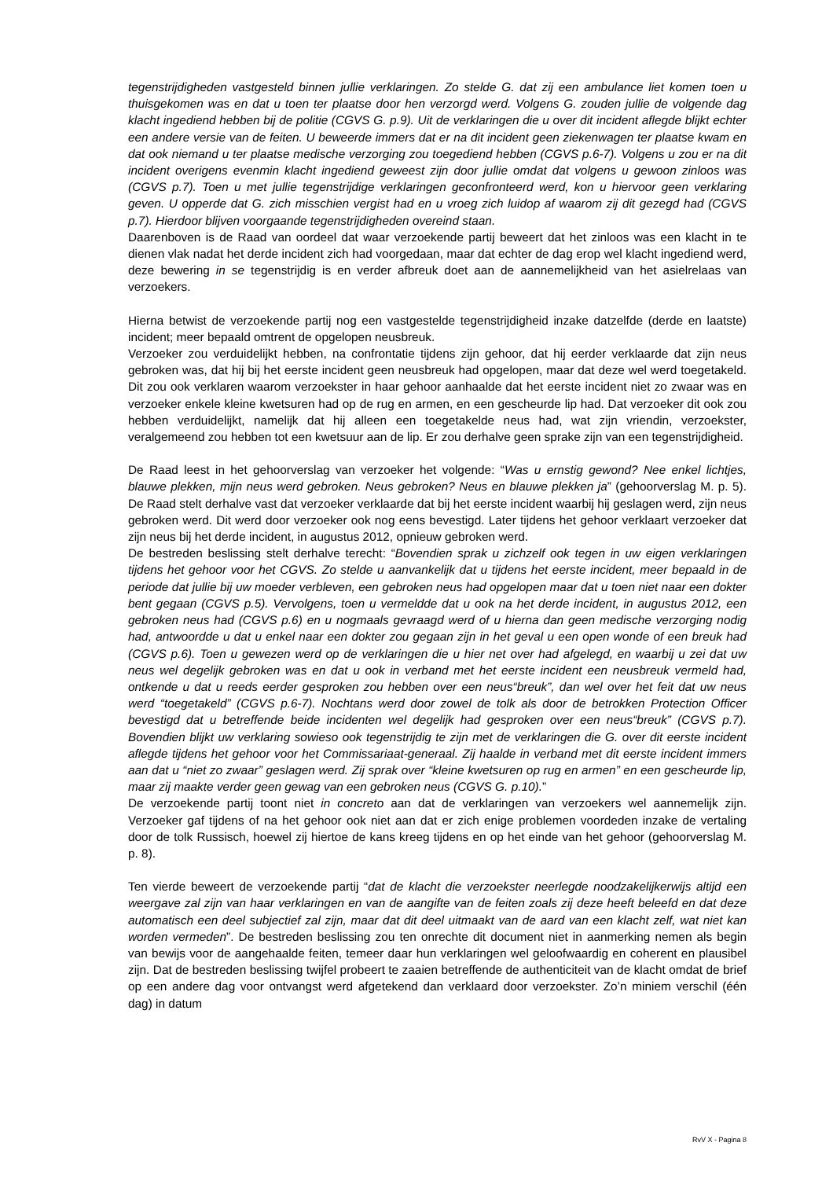tegenstrijdigheden vastgesteld binnen jullie verklaringen. Zo stelde G. dat zij een ambulance liet komen toen u thuisgekomen was en dat u toen ter plaatse door hen verzorgd werd. Volgens G. zouden jullie de volgende dag klacht ingediend hebben bij de politie (CGVS G. p.9). Uit de verklaringen die u over dit incident aflegde blijkt echter een andere versie van de feiten. U beweerde immers dat er na dit incident geen ziekenwagen ter plaatse kwam en dat ook niemand u ter plaatse medische verzorging zou toegediend hebben (CGVS p.6-7). Volgens u zou er na dit incident overigens evenmin klacht ingediend geweest zijn door jullie omdat dat volgens u gewoon zinloos was (CGVS p.7). Toen u met jullie tegenstrijdige verklaringen geconfronteerd werd, kon u hiervoor geen verklaring geven. U opperde dat G. zich misschien vergist had en u vroeg zich luidop af waarom zij dit gezegd had (CGVS p.7). Hierdoor blijven voorgaande tegenstrijdigheden overeind staan.
Daarenboven is de Raad van oordeel dat waar verzoekende partij beweert dat het zinloos was een klacht in te dienen vlak nadat het derde incident zich had voorgedaan, maar dat echter de dag erop wel klacht ingediend werd, deze bewering in se tegenstrijdig is en verder afbreuk doet aan de aannemelijkheid van het asielrelaas van verzoekers.
Hierna betwist de verzoekende partij nog een vastgestelde tegenstrijdigheid inzake datzelfde (derde en laatste) incident; meer bepaald omtrent de opgelopen neusbreuk.
Verzoeker zou verduidelijkt hebben, na confrontatie tijdens zijn gehoor, dat hij eerder verklaarde dat zijn neus gebroken was, dat hij bij het eerste incident geen neusbreuk had opgelopen, maar dat deze wel werd toegetakeld. Dit zou ook verklaren waarom verzoekster in haar gehoor aanhaalde dat het eerste incident niet zo zwaar was en verzoeker enkele kleine kwetsuren had op de rug en armen, en een gescheurde lip had. Dat verzoeker dit ook zou hebben verduidelijkt, namelijk dat hij alleen een toegetakelde neus had, wat zijn vriendin, verzoekster, veralgemeend zou hebben tot een kwetsuur aan de lip. Er zou derhalve geen sprake zijn van een tegenstrijdigheid.
De Raad leest in het gehoorverslag van verzoeker het volgende: “Was u ernstig gewond? Nee enkel lichtjes, blauwe plekken, mijn neus werd gebroken. Neus gebroken? Neus en blauwe plekken ja” (gehoorverslag M. p. 5). De Raad stelt derhalve vast dat verzoeker verklaarde dat bij het eerste incident waarbij hij geslagen werd, zijn neus gebroken werd. Dit werd door verzoeker ook nog eens bevestigd. Later tijdens het gehoor verklaart verzoeker dat zijn neus bij het derde incident, in augustus 2012, opnieuw gebroken werd.
De bestreden beslissing stelt derhalve terecht: “Bovendien sprak u zichzelf ook tegen in uw eigen verklaringen tijdens het gehoor voor het CGVS. Zo stelde u aanvankelijk dat u tijdens het eerste incident, meer bepaald in de periode dat jullie bij uw moeder verbleven, een gebroken neus had opgelopen maar dat u toen niet naar een dokter bent gegaan (CGVS p.5). Vervolgens, toen u vermeldde dat u ook na het derde incident, in augustus 2012, een gebroken neus had (CGVS p.6) en u nogmaals gevraagd werd of u hierna dan geen medische verzorging nodig had, antwoordde u dat u enkel naar een dokter zou gegaan zijn in het geval u een open wonde of een breuk had (CGVS p.6). Toen u gewezen werd op de verklaringen die u hier net over had afgelegd, en waarbij u zei dat uw neus wel degelijk gebroken was en dat u ook in verband met het eerste incident een neusbreuk vermeld had, ontkende u dat u reeds eerder gesproken zou hebben over een neus“breuk”, dan wel over het feit dat uw neus werd “toegetakeld” (CGVS p.6-7). Nochtans werd door zowel de tolk als door de betrokken Protection Officer bevestigd dat u betreffende beide incidenten wel degelijk had gesproken over een neus“breuk” (CGVS p.7). Bovendien blijkt uw verklaring sowieso ook tegenstrijdig te zijn met de verklaringen die G. over dit eerste incident aflegde tijdens het gehoor voor het Commissariaat-generaal. Zij haalde in verband met dit eerste incident immers aan dat u “niet zo zwaar” geslagen werd. Zij sprak over “kleine kwetsuren op rug en armen” en een gescheurde lip, maar zij maakte verder geen gewag van een gebroken neus (CGVS G. p.10).”
De verzoekende partij toont niet in concreto aan dat de verklaringen van verzoekers wel aannemelijk zijn. Verzoeker gaf tijdens of na het gehoor ook niet aan dat er zich enige problemen voordeden inzake de vertaling door de tolk Russisch, hoewel zij hiertoe de kans kreeg tijdens en op het einde van het gehoor (gehoorverslag M. p. 8).
Ten vierde beweert de verzoekende partij “dat de klacht die verzoekster neerlegde noodzakelijkerwijs altijd een weergave zal zijn van haar verklaringen en van de aangifte van de feiten zoals zij deze heeft beleefd en dat deze automatisch een deel subjectief zal zijn, maar dat dit deel uitmaakt van de aard van een klacht zelf, wat niet kan worden vermeden”. De bestreden beslissing zou ten onrechte dit document niet in aanmerking nemen als begin van bewijs voor de aangehaalde feiten, temeer daar hun verklaringen wel geloofwaardig en coherent en plausibel zijn. Dat de bestreden beslissing twijfel probeert te zaaien betreffende de authenticiteit van de klacht omdat de brief op een andere dag voor ontvangst werd afgetekend dan verklaard door verzoekster. Zo’n miniem verschil (één dag) in datum
RvV X - Pagina 8